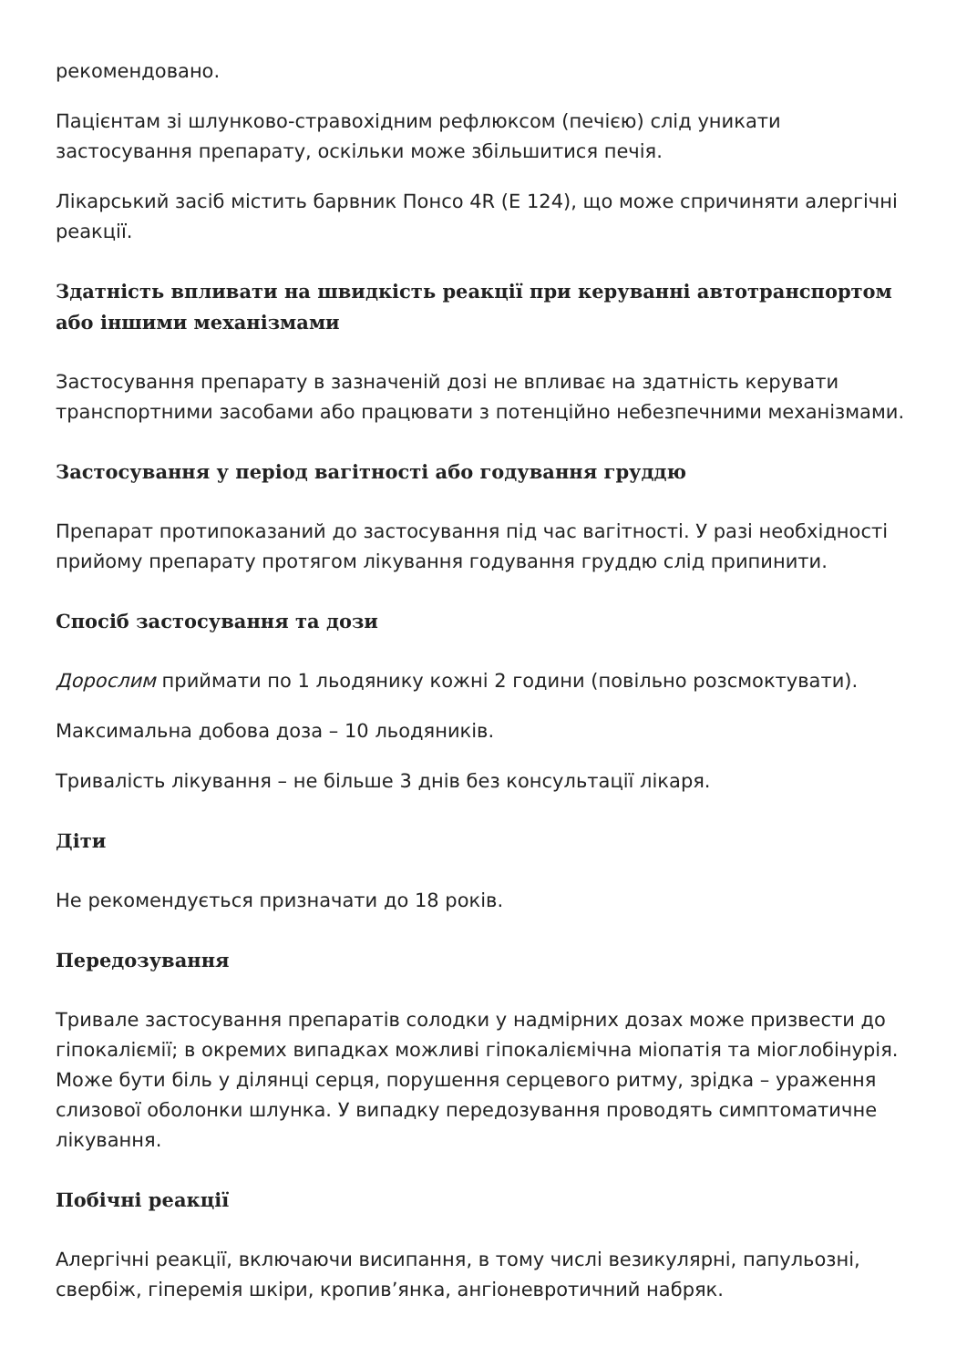рекомендовано.
Пацієнтам зі шлунково-стравохідним рефлюксом (печією) слід уникати застосування препарату, оскільки може збільшитися печія.
Лікарський засіб містить барвник Понсо 4R (Е 124), що може спричиняти алергічні реакції.
Здатність впливати на швидкість реакції при керуванні автотранспортом або іншими механізмами
Застосування препарату в зазначеній дозі не впливає на здатність керувати транспортними засобами або працювати з потенційно небезпечними механізмами.
Застосування у період вагітності або годування груддю
Препарат протипоказаний до застосування під час вагітності. У разі необхідності прийому препарату протягом лікування годування груддю слід припинити.
Спосіб застосування та дози
Дорослим приймати по 1 льодянику кожні 2 години (повільно розсмоктувати).
Максимальна добова доза – 10 льодяників.
Тривалість лікування – не більше 3 днів без консультації лікаря.
Діти
Не рекомендується призначати до 18 років.
Передозування
Тривале застосування препаратів солодки у надмірних дозах може призвести до гіпокаліємії; в окремих випадках можливі гіпокаліємічна міопатія та міоглобінурія. Може бути біль у ділянці серця, порушення серцевого ритму, зрідка – ураження слизової оболонки шлунка. У випадку передозування проводять симптоматичне лікування.
Побічні реакції
Алергічні реакції, включаючи висипання, в тому числі везикулярні, папульозні, свербіж, гіперемія шкіри, кропив’янка, ангіоневротичний набряк.